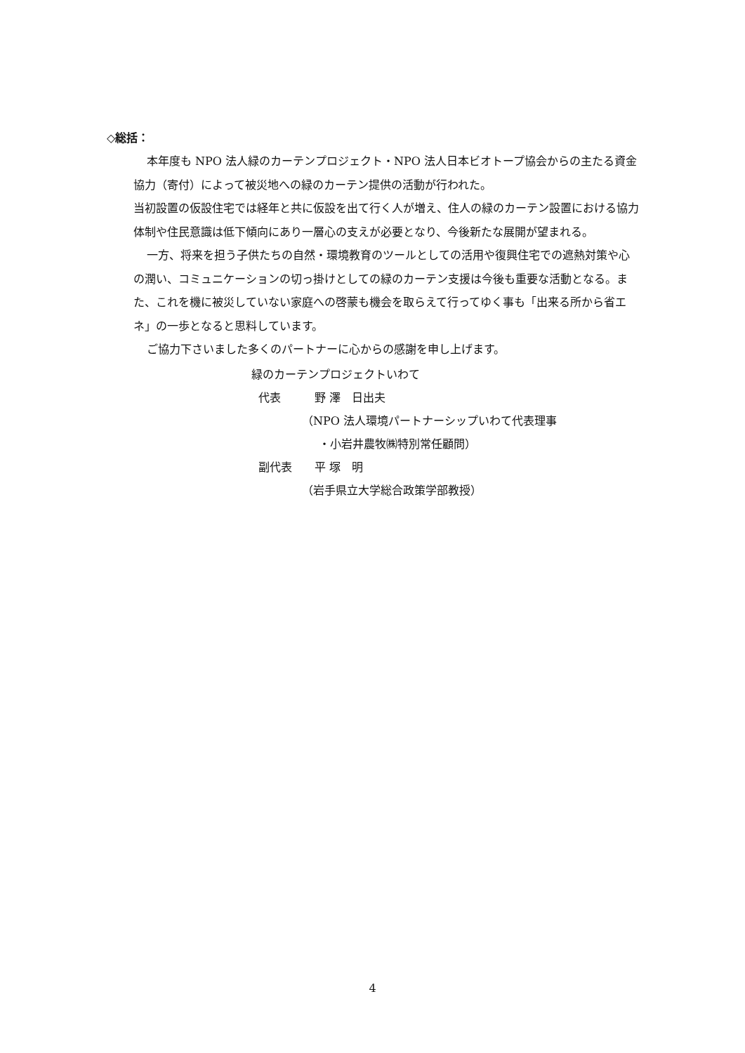◇総括：
本年度も NPO 法人緑のカーテンプロジェクト・NPO 法人日本ビオトープ協会からの主たる資金協力（寄付）によって被災地への緑のカーテン提供の活動が行われた。
当初設置の仮設住宅では経年と共に仮設を出て行く人が増え、住人の緑のカーテン設置における協力体制や住民意識は低下傾向にあり一層心の支えが必要となり、今後新たな展開が望まれる。
一方、将来を担う子供たちの自然・環境教育のツールとしての活用や復興住宅での遮熱対策や心の潤い、コミュニケーションの切っ掛けとしての緑のカーテン支援は今後も重要な活動となる。また、これを機に被災していない家庭への啓蒙も機会を取らえて行ってゆく事も「出来る所から省エネ」の一歩となると思料しています。
ご協力下さいました多くのパートナーに心からの感謝を申し上げます。
緑のカーテンプロジェクトいわて
代表　　　野 澤　日出夫
　　　　　（NPO 法人環境パートナーシップいわて代表理事
　　　　　　・小岩井農牧㈱特別常任顧問）
副代表　　平 塚　明
　　　　　（岩手県立大学総合政策学部教授）
4